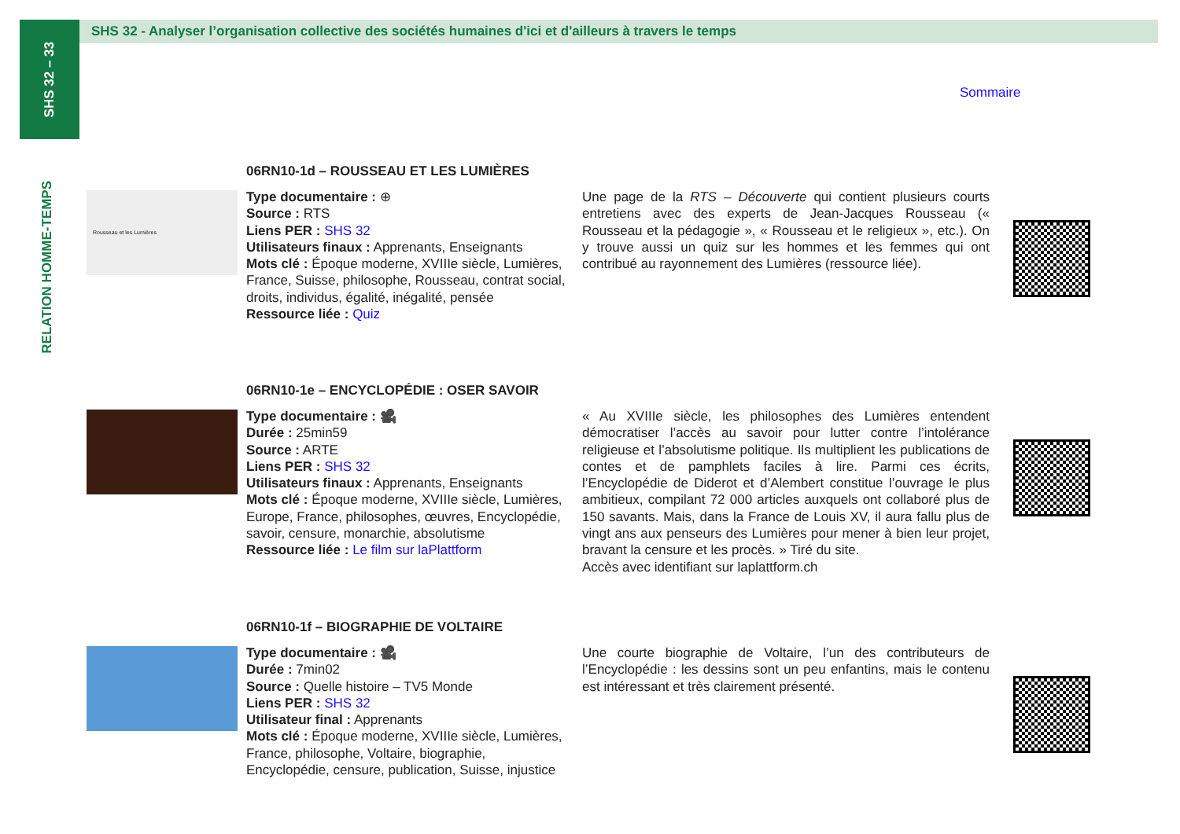SHS 32 – 33
RELATION HOMME-TEMPS
SHS 32 - Analyser l’organisation collective des sociétés humaines d'ici et d'ailleurs à travers le temps
Sommaire
06RN10-1d – ROUSSEAU ET LES LUMIÈRES
Rousseau et les Lumières
Type documentaire : ⊕
Source : RTS
Liens PER : SHS 32
Utilisateurs finaux : Apprenants, Enseignants
Mots clé : Époque moderne, XVIIIe siècle, Lumières, France, Suisse, philosophe, Rousseau, contrat social, droits, individus, égalité, inégalité, pensée
Ressource liée : Quiz
Une page de la RTS – Découverte qui contient plusieurs courts entretiens avec des experts de Jean-Jacques Rousseau (« Rousseau et la pédagogie », « Rousseau et le religieux », etc.). On y trouve aussi un quiz sur les hommes et les femmes qui ont contribué au rayonnement des Lumières (ressource liée).
06RN10-1e – ENCYCLOPÉDIE : OSER SAVOIR
Type documentaire : 🎥
Durée : 25min59
Source : ARTE
Liens PER : SHS 32
Utilisateurs finaux : Apprenants, Enseignants
Mots clé : Époque moderne, XVIIIe siècle, Lumières, Europe, France, philosophes, œuvres, Encyclopédie, savoir, censure, monarchie, absolutisme
Ressource liée : Le film sur laPlattform
« Au XVIIIe siècle, les philosophes des Lumières entendent démocratiser l’accès au savoir pour lutter contre l’intolérance religieuse et l’absolutisme politique. Ils multiplient les publications de contes et de pamphlets faciles à lire. Parmi ces écrits, l’Encyclopédie de Diderot et d’Alembert constitue l’ouvrage le plus ambitieux, compilant 72 000 articles auxquels ont collaboré plus de 150 savants. Mais, dans la France de Louis XV, il aura fallu plus de vingt ans aux penseurs des Lumières pour mener à bien leur projet, bravant la censure et les procès. » Tiré du site.
Accès avec identifiant sur laplattform.ch
06RN10-1f – BIOGRAPHIE DE VOLTAIRE
Type documentaire : 🎥
Durée : 7min02
Source : Quelle histoire – TV5 Monde
Liens PER : SHS 32
Utilisateur final : Apprenants
Mots clé : Époque moderne, XVIIIe siècle, Lumières, France, philosophe, Voltaire, biographie, Encyclopédie, censure, publication, Suisse, injustice
Une courte biographie de Voltaire, l’un des contributeurs de l’Encyclopédie : les dessins sont un peu enfantins, mais le contenu est intéressant et très clairement présenté.